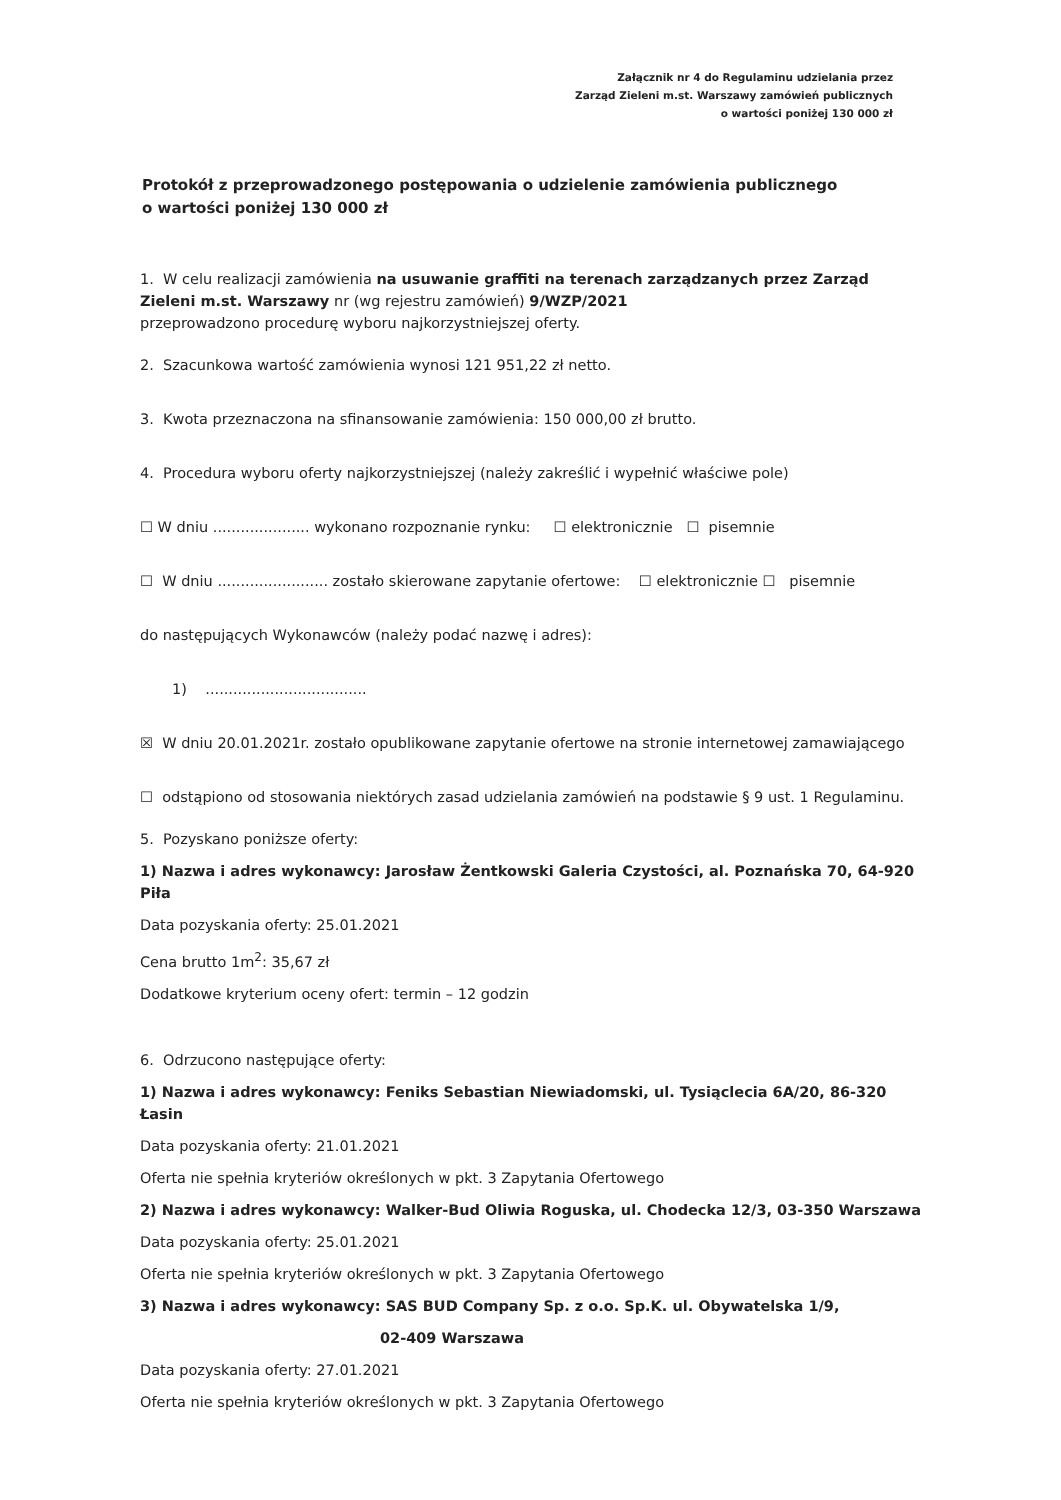Załącznik nr 4 do Regulaminu udzielania przez
Zarząd Zieleni m.st. Warszawy zamówień publicznych
o wartości poniżej 130 000 zł
Protokół z przeprowadzonego postępowania o udzielenie zamówienia publicznego
o wartości poniżej 130 000 zł
1. W celu realizacji zamówienia na usuwanie graffiti na terenach zarządzanych przez Zarząd Zieleni m.st. Warszawy nr (wg rejestru zamówień) 9/WZP/2021
przeprowadzono procedurę wyboru najkorzystniejszej oferty.
2. Szacunkowa wartość zamówienia wynosi 121 951,22 zł netto.
3. Kwota przeznaczona na sfinansowanie zamówienia: 150 000,00 zł brutto.
4. Procedura wyboru oferty najkorzystniejszej (należy zakreślić i wypełnić właściwe pole)
☐ W dniu ..................... wykonano rozpoznanie rynku: ☐ elektronicznie ☐ pisemnie
☐ W dniu ........................ zostało skierowane zapytanie ofertowe: ☐ elektronicznie ☐ pisemnie
do następujących Wykonawców (należy podać nazwę i adres):
1) ...................................
☒ W dniu 20.01.2021r. zostało opublikowane zapytanie ofertowe na stronie internetowej zamawiającego
☐ odstąpiono od stosowania niektórych zasad udzielania zamówień na podstawie § 9 ust. 1 Regulaminu.
5. Pozyskano poniższe oferty:
1) Nazwa i adres wykonawcy: Jarosław Żentkowski Galeria Czystości, al. Poznańska 70, 64-920 Piła
Data pozyskania oferty: 25.01.2021
Cena brutto 1m<sup>2</sup>: 35,67 zł
Dodatkowe kryterium oceny ofert: termin – 12 godzin
6. Odrzucono następujące oferty:
1) Nazwa i adres wykonawcy: Feniks Sebastian Niewiadomski, ul. Tysiąclecia 6A/20, 86-320 Łasin
Data pozyskania oferty: 21.01.2021
Oferta nie spełnia kryteriów określonych w pkt. 3 Zapytania Ofertowego
2) Nazwa i adres wykonawcy: Walker-Bud Oliwia Roguska, ul. Chodecka 12/3, 03-350 Warszawa
Data pozyskania oferty: 25.01.2021
Oferta nie spełnia kryteriów określonych w pkt. 3 Zapytania Ofertowego
3) Nazwa i adres wykonawcy: SAS BUD Company Sp. z o.o. Sp.K. ul. Obywatelska 1/9,
02-409 Warszawa
Data pozyskania oferty: 27.01.2021
Oferta nie spełnia kryteriów określonych w pkt. 3 Zapytania Ofertowego